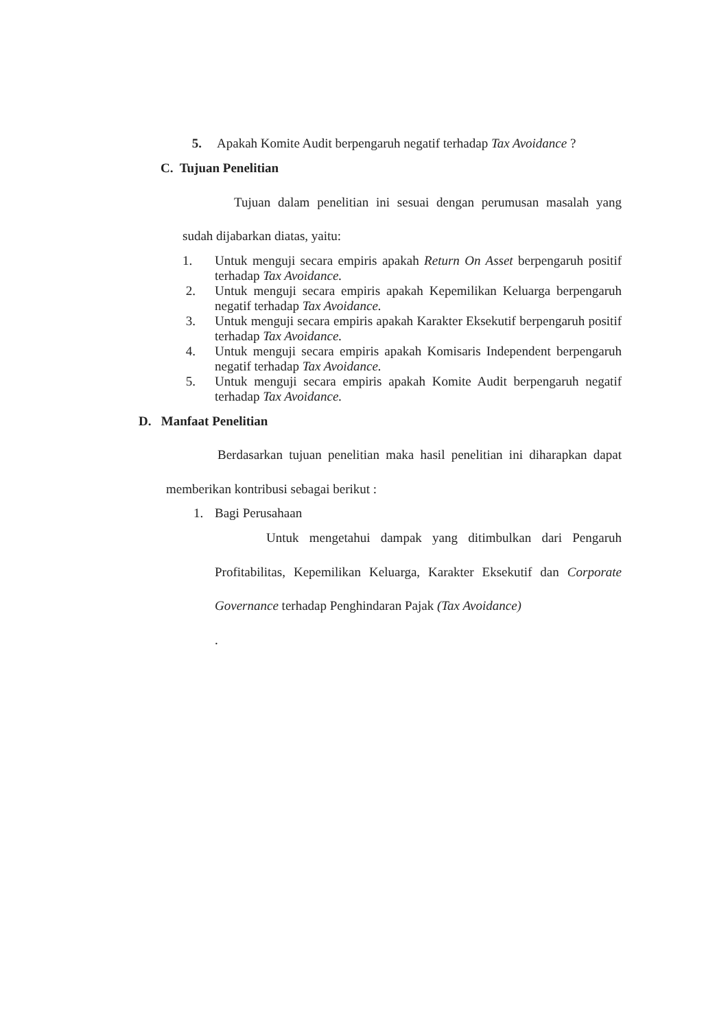5. Apakah Komite Audit berpengaruh negatif terhadap Tax Avoidance ?
C. Tujuan Penelitian
Tujuan dalam penelitian ini sesuai dengan perumusan masalah yang sudah dijabarkan diatas, yaitu:
1. Untuk menguji secara empiris apakah Return On Asset berpengaruh positif terhadap Tax Avoidance.
2. Untuk menguji secara empiris apakah Kepemilikan Keluarga berpengaruh negatif terhadap Tax Avoidance.
3. Untuk menguji secara empiris apakah Karakter Eksekutif berpengaruh positif terhadap Tax Avoidance.
4. Untuk menguji secara empiris apakah Komisaris Independent berpengaruh negatif terhadap Tax Avoidance.
5. Untuk menguji secara empiris apakah Komite Audit berpengaruh negatif terhadap Tax Avoidance.
D. Manfaat Penelitian
Berdasarkan tujuan penelitian maka hasil penelitian ini diharapkan dapat memberikan kontribusi sebagai berikut :
1. Bagi Perusahaan
Untuk mengetahui dampak yang ditimbulkan dari Pengaruh Profitabilitas, Kepemilikan Keluarga, Karakter Eksekutif dan Corporate Governance terhadap Penghindaran Pajak (Tax Avoidance)
.